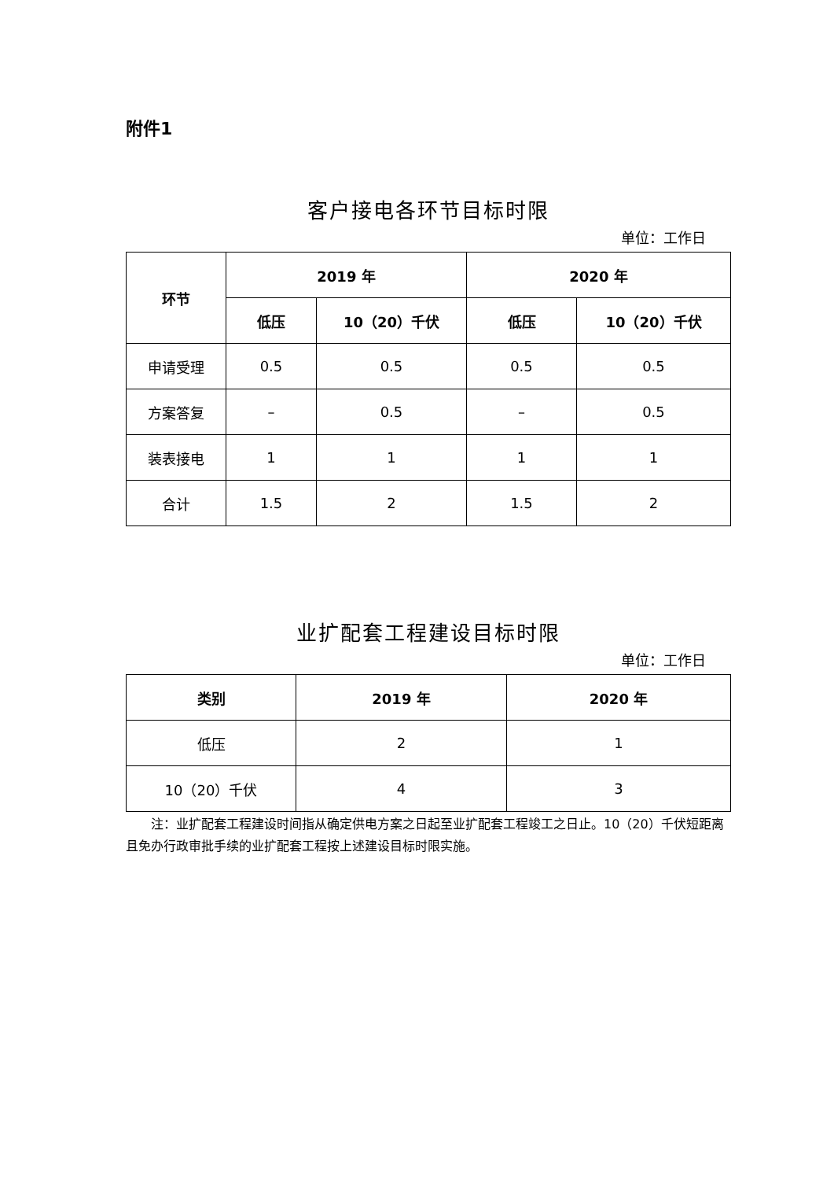附件1
客户接电各环节目标时限
单位：工作日
| 环节 | 2019 年 | | 2020 年 | |
| --- | --- | --- | --- | --- |
| | 低压 | 10（20）千伏 | 低压 | 10（20）千伏 |
| 申请受理 | 0.5 | 0.5 | 0.5 | 0.5 |
| 方案答复 | – | 0.5 | – | 0.5 |
| 装表接电 | 1 | 1 | 1 | 1 |
| 合计 | 1.5 | 2 | 1.5 | 2 |
业扩配套工程建设目标时限
单位：工作日
| 类别 | 2019 年 | 2020 年 |
| --- | --- | --- |
| 低压 | 2 | 1 |
| 10（20）千伏 | 4 | 3 |
注：业扩配套工程建设时间指从确定供电方案之日起至业扩配套工程竣工之日止。10（20）千伏短距离且免办行政审批手续的业扩配套工程按上述建设目标时限实施。